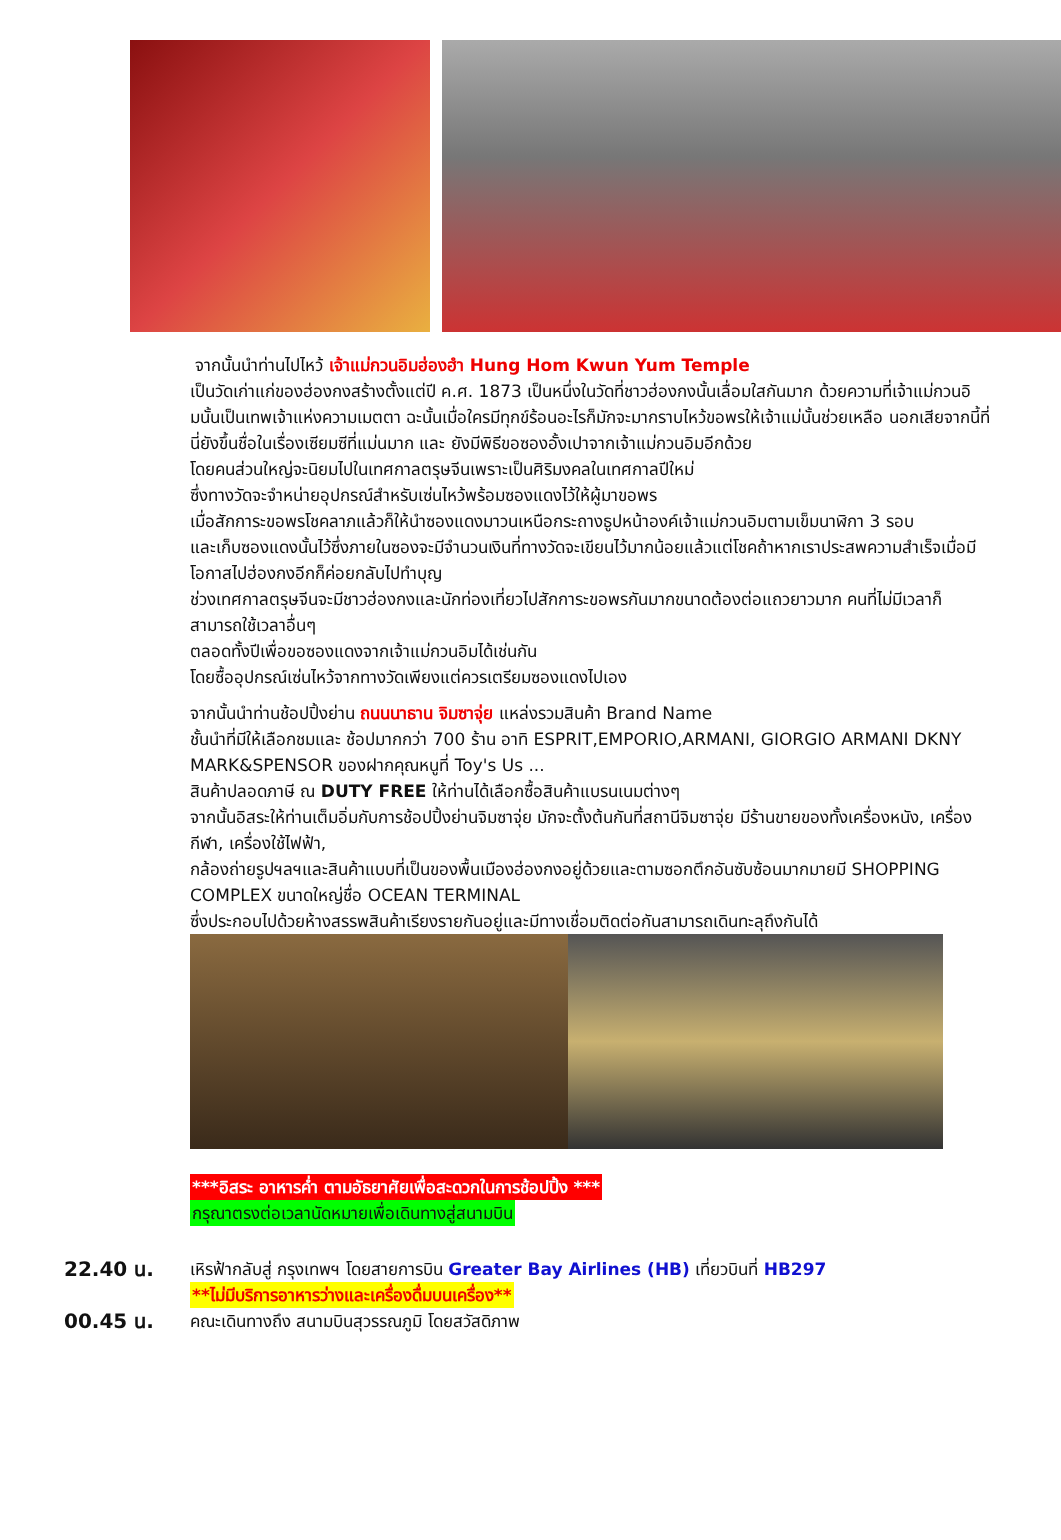จากนั้นนำท่านไปไหว้ เจ้าแม่กวนอิมฮ่องฮำ Hung Hom Kwun Yum Temple
เป็นวัดเก่าแก่ของฮ่องกงสร้างตั้งแต่ปี ค.ศ. 1873 เป็นหนึ่งในวัดที่ชาวฮ่องกงนั้นเลื่อมใสกันมาก ด้วยความที่เจ้าแม่กวนอิมนั้นเป็นเทพเจ้าแห่งความเมตตา ฉะนั้นเมื่อใครมีทุกข์ร้อนอะไรก็มักจะมากราบไหว้ขอพรให้เจ้าแม่นั้นช่วยเหลือ นอกเสียจากนี้ที่นี่ยังขึ้นชื่อในเรื่องเซียมซีที่แม่นมาก และ ยังมีพิธีขอซองอั้งเปาจากเจ้าแม่กวนอิมอีกด้วย
โดยคนส่วนใหญ่จะนิยมไปในเทศกาลตรุษจีนเพราะเป็นศิริมงคลในเทศกาลปีใหม่
ซึ่งทางวัดจะจำหน่ายอุปกรณ์สำหรับเซ่นไหว้พร้อมซองแดงไว้ให้ผู้มาขอพร
เมื่อสักการะขอพรโชคลาภแล้วก็ให้นำซองแดงมาวนเหนือกระถางธูปหน้าองค์เจ้าแม่กวนอิมตามเข็มนาฬิกา 3 รอบ
และเก็บซองแดงนั้นไว้ซึ่งภายในซองจะมีจำนวนเงินที่ทางวัดจะเขียนไว้มากน้อยแล้วแต่โชคถ้าหากเราประสพความสำเร็จเมื่อมีโอกาสไปฮ่องกงอีกก็ค่อยกลับไปทำบุญ
ช่วงเทศกาลตรุษจีนจะมีชาวฮ่องกงและนักท่องเที่ยวไปสักการะขอพรกันมากขนาดต้องต่อแถวยาวมาก คนที่ไม่มีเวลาก็สามารถใช้เวลาอื่นๆ
ตลอดทั้งปีเพื่อขอซองแดงจากเจ้าแม่กวนอิมได้เช่นกัน
โดยซื้ออุปกรณ์เซ่นไหว้จากทางวัดเพียงแต่ควรเตรียมซองแดงไปเอง
จากนั้นนำท่านช้อปปิ้งย่าน ถนนนาธาน จิมซาจุ่ย แหล่งรวมสินค้า Brand Name
ชั้นนำที่มีให้เลือกชมและ ช้อปมากกว่า 700 ร้าน อาทิ ESPRIT,EMPORIO,ARMANI, GIORGIO ARMANI DKNY MARK&SPENSOR ของฝากคุณหนูที่ Toy's Us ...
สินค้าปลอดภาษี ณ DUTY FREE ให้ท่านได้เลือกซื้อสินค้าแบรนเนมต่างๆ
จากนั้นอิสระให้ท่านเต็มอิ่มกับการช้อปปิ้งย่านจิมซาจุ่ย มักจะตั้งต้นกันที่สถานีจิมซาจุ่ย มีร้านขายของทั้งเครื่องหนัง, เครื่องกีฬา, เครื่องใช้ไฟฟ้า,
กล้องถ่ายรูปฯลฯและสินค้าแบบที่เป็นของพื้นเมืองฮ่องกงอยู่ด้วยและตามซอกตึกอันซับซ้อนมากมายมี SHOPPING COMPLEX ขนาดใหญ่ชื่อ OCEAN TERMINAL
ซึ่งประกอบไปด้วยห้างสรรพสินค้าเรียงรายกันอยู่และมีทางเชื่อมติดต่อกันสามารถเดินทะลุถึงกันได้
***อิสระ อาหารค่ำ ตามอัธยาศัยเพื่อสะดวกในการช้อปปิ้ง ***
กรุณาตรงต่อเวลานัดหมายเพื่อเดินทางสู่สนามบิน
22.40 น.
เหิรฟ้ากลับสู่ กรุงเทพฯ โดยสายการบิน Greater Bay Airlines (HB) เที่ยวบินที่ HB297
**ไม่มีบริการอาหารว่างและเครื่องดื่มบนเครื่อง**
00.45 น.
คณะเดินทางถึง สนามบินสุวรรณภูมิ โดยสวัสดิภาพ